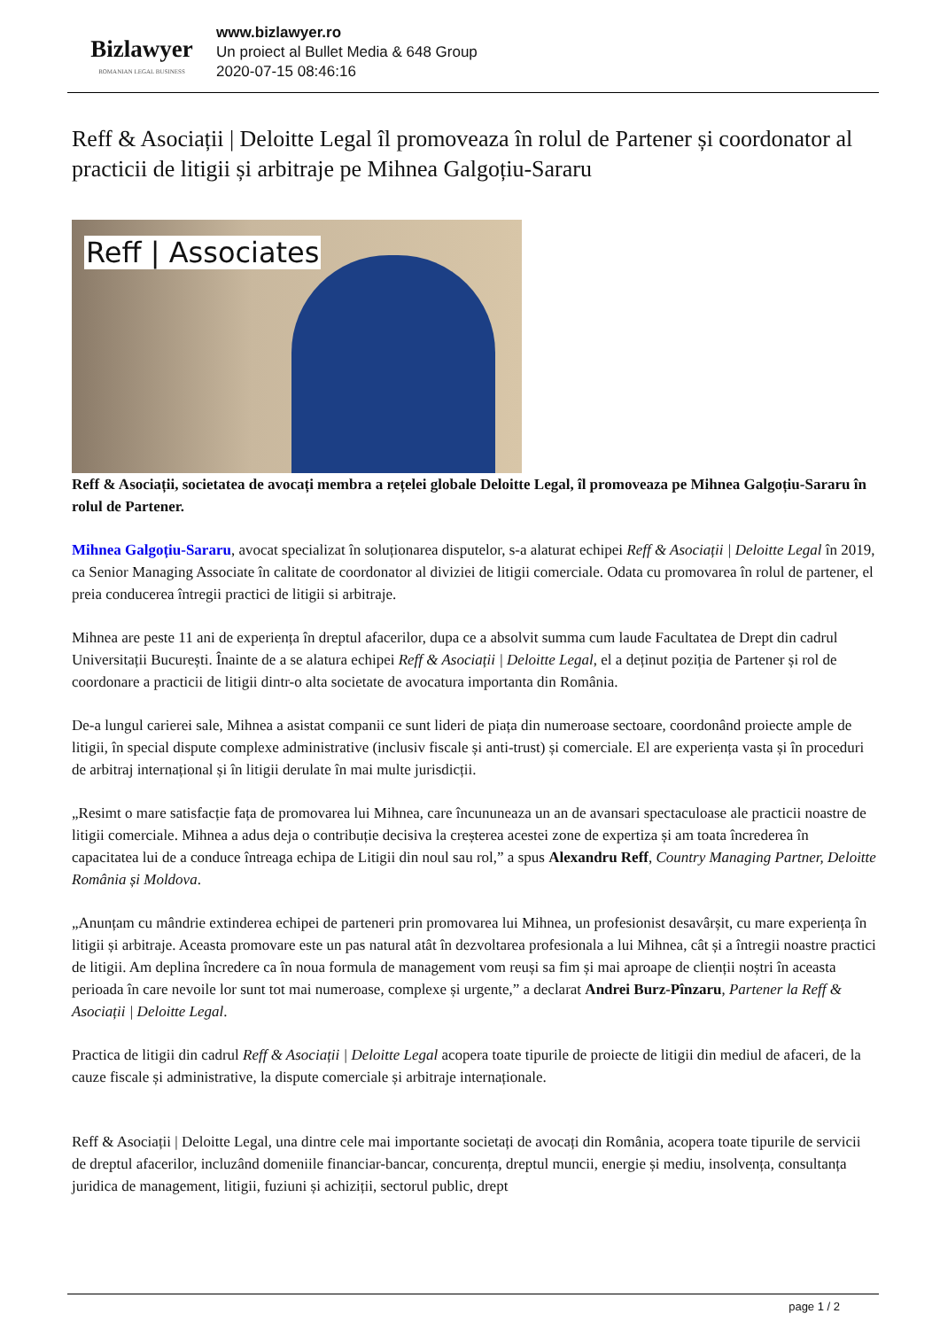Bizlawyer
ROMANIAN LEGAL BUSINESS
www.bizlawyer.ro
Un proiect al Bullet Media & 648 Group
2020-07-15 08:46:16
Reff & Asociații | Deloitte Legal îl promoveaza în rolul de Partener și coordonator al practicii de litigii și arbitraje pe Mihnea Galgoțiu-Sararu
Reff | Associates
Reff & Asociații, societatea de avocați membra a rețelei globale Deloitte Legal, îl promoveaza pe Mihnea Galgoțiu-Sararu în rolul de Partener.
Mihnea Galgoțiu-Sararu, avocat specializat în soluționarea disputelor, s-a alaturat echipei Reff & Asociații | Deloitte Legal în 2019, ca Senior Managing Associate în calitate de coordonator al diviziei de litigii comerciale. Odata cu promovarea în rolul de partener, el preia conducerea întregii practici de litigii si arbitraje.
Mihnea are peste 11 ani de experiența în dreptul afacerilor, dupa ce a absolvit summa cum laude Facultatea de Drept din cadrul Universitații București. Înainte de a se alatura echipei Reff & Asociații | Deloitte Legal, el a deținut poziția de Partener și rol de coordonare a practicii de litigii dintr-o alta societate de avocatura importanta din România.
De-a lungul carierei sale, Mihnea a asistat companii ce sunt lideri de piața din numeroase sectoare, coordonând proiecte ample de litigii, în special dispute complexe administrative (inclusiv fiscale și anti-trust) și comerciale. El are experiența vasta și în proceduri de arbitraj internațional și în litigii derulate în mai multe jurisdicții.
„Resimt o mare satisfacție fața de promovarea lui Mihnea, care încununeaza un an de avansari spectaculoase ale practicii noastre de litigii comerciale. Mihnea a adus deja o contribuție decisiva la creșterea acestei zone de expertiza și am toata încrederea în capacitatea lui de a conduce întreaga echipa de Litigii din noul sau rol,” a spus Alexandru Reff, Country Managing Partner, Deloitte România și Moldova.
„Anunțam cu mândrie extinderea echipei de parteneri prin promovarea lui Mihnea, un profesionist desavârșit, cu mare experiența în litigii și arbitraje. Aceasta promovare este un pas natural atât în dezvoltarea profesionala a lui Mihnea, cât și a întregii noastre practici de litigii. Am deplina încredere ca în noua formula de management vom reuși sa fim și mai aproape de clienții noștri în aceasta perioada în care nevoile lor sunt tot mai numeroase, complexe și urgente,” a declarat Andrei Burz-Pînzaru, Partener la Reff & Asociații | Deloitte Legal.
Practica de litigii din cadrul Reff & Asociații | Deloitte Legal acopera toate tipurile de proiecte de litigii din mediul de afaceri, de la cauze fiscale și administrative, la dispute comerciale și arbitraje internaționale.
Reff & Asociații | Deloitte Legal, una dintre cele mai importante societați de avocați din România, acopera toate tipurile de servicii de dreptul afacerilor, incluzând domeniile financiar-bancar, concurența, dreptul muncii, energie și mediu, insolvența, consultanța juridica de management, litigii, fuziuni și achiziții, sectorul public, drept
page 1 / 2